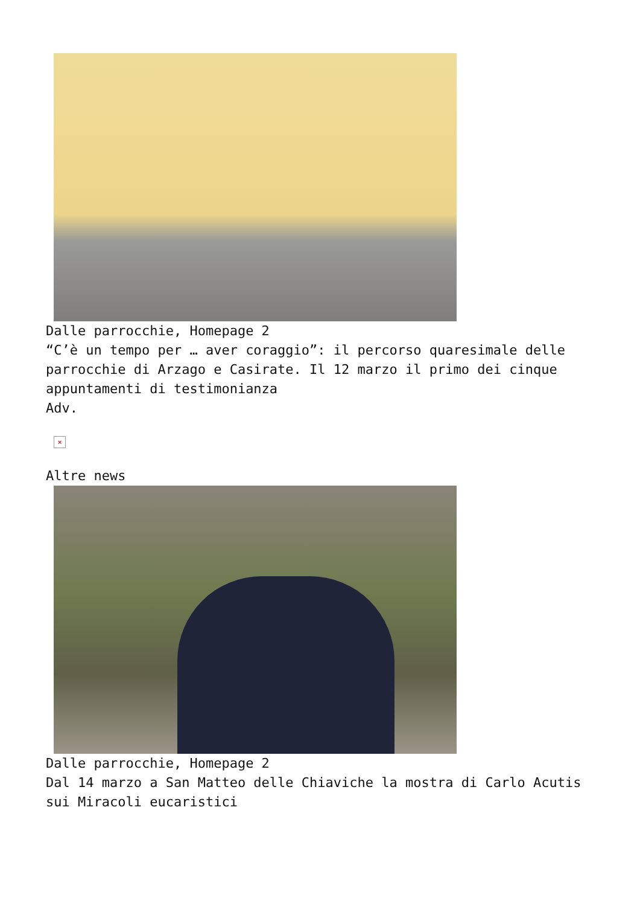Dalle parrocchie, Homepage 2
“C’è un tempo per … aver coraggio”: il percorso quaresimale delle parrocchie di Arzago e Casirate. Il 12 marzo il primo dei cinque appuntamenti di testimonianza
Adv.
×
Altre news
Dalle parrocchie, Homepage 2
Dal 14 marzo a San Matteo delle Chiaviche la mostra di Carlo Acutis sui Miracoli eucaristici